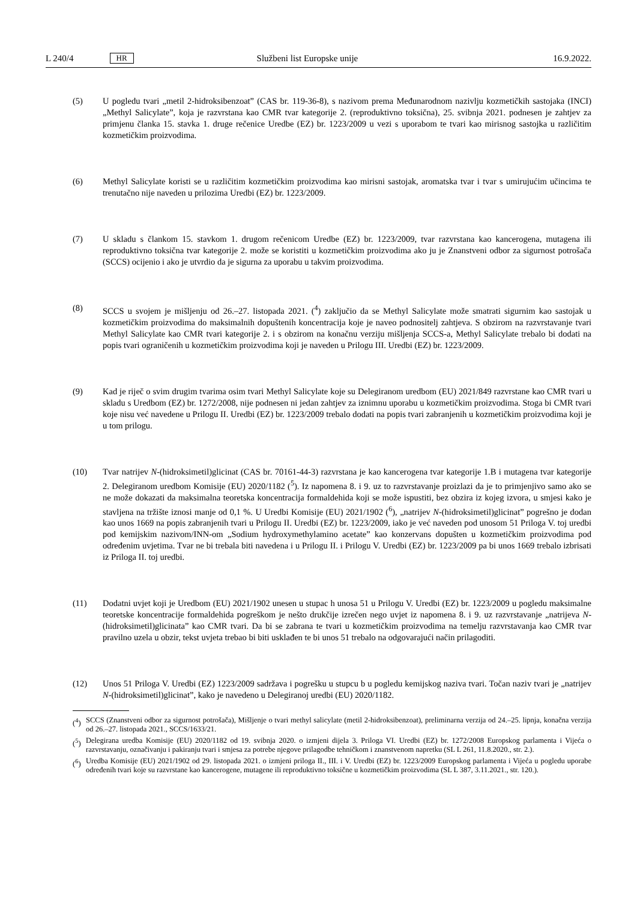L 240/4 HR Službeni list Europske unije 16.9.2022.
(5) U pogledu tvari „metil 2-hidroksibenzoat” (CAS br. 119-36-8), s nazivom prema Međunarodnom nazivlju kozmetičkih sastojaka (INCI) „Methyl Salicylate”, koja je razvrstana kao CMR tvar kategorije 2. (reproduktivno toksična), 25. svibnja 2021. podnesen je zahtjev za primjenu članka 15. stavka 1. druge rečenice Uredbe (EZ) br. 1223/2009 u vezi s uporabom te tvari kao mirisnog sastojka u različitim kozmetičkim proizvodima.
(6) Methyl Salicylate koristi se u različitim kozmetičkim proizvodima kao mirisni sastojak, aromatska tvar i tvar s umirujućim učincima te trenutačno nije naveden u prilozima Uredbi (EZ) br. 1223/2009.
(7) U skladu s člankom 15. stavkom 1. drugom rečenicom Uredbe (EZ) br. 1223/2009, tvar razvrstana kao kancerogena, mutagena ili reproduktivno toksična tvar kategorije 2. može se koristiti u kozmetičkim proizvodima ako ju je Znanstveni odbor za sigurnost potrošača (SCCS) ocijenio i ako je utvrdio da je sigurna za uporabu u takvim proizvodima.
(8) SCCS u svojem je mišljenju od 26.–27. listopada 2021. (<sup>4</sup>) zaključio da se Methyl Salicylate može smatrati sigurnim kao sastojak u kozmetičkim proizvodima do maksimalnih dopuštenih koncentracija koje je naveo podnositelj zahtjeva. S obzirom na razvrstavanje tvari Methyl Salicylate kao CMR tvari kategorije 2. i s obzirom na konačnu verziju mišljenja SCCS-a, Methyl Salicylate trebalo bi dodati na popis tvari ograničenih u kozmetičkim proizvodima koji je naveden u Prilogu III. Uredbi (EZ) br. 1223/2009.
(9) Kad je riječ o svim drugim tvarima osim tvari Methyl Salicylate koje su Delegiranom uredbom (EU) 2021/849 razvrstane kao CMR tvari u skladu s Uredbom (EZ) br. 1272/2008, nije podnesen ni jedan zahtjev za iznimnu uporabu u kozmetičkim proizvodima. Stoga bi CMR tvari koje nisu već navedene u Prilogu II. Uredbi (EZ) br. 1223/2009 trebalo dodati na popis tvari zabranjenih u kozmetičkim proizvodima koji je u tom prilogu.
(10) Tvar natrijev N-(hidroksimetil)glicinat (CAS br. 70161-44-3) razvrstana je kao kancerogena tvar kategorije 1.B i mutagena tvar kategorije 2. Delegiranom uredbom Komisije (EU) 2020/1182 (<sup>5</sup>). Iz napomena 8. i 9. uz to razvrstavanje proizlazi da je to primjenjivo samo ako se ne može dokazati da maksimalna teoretska koncentracija formaldehida koji se može ispustiti, bez obzira iz kojeg izvora, u smjesi kako je stavljena na tržište iznosi manje od 0,1 %. U Uredbi Komisije (EU) 2021/1902 (<sup>6</sup>), „natrijev N-(hidroksimetil)glicinat” pogrešno je dodan kao unos 1669 na popis zabranjenih tvari u Prilogu II. Uredbi (EZ) br. 1223/2009, iako je već naveden pod unosom 51 Priloga V. toj uredbi pod kemijskim nazivom/INN-om „Sodium hydroxymethylamino acetate” kao konzervans dopušten u kozmetičkim proizvodima pod određenim uvjetima. Tvar ne bi trebala biti navedena i u Prilogu II. i Prilogu V. Uredbi (EZ) br. 1223/2009 pa bi unos 1669 trebalo izbrisati iz Priloga II. toj uredbi.
(11) Dodatni uvjet koji je Uredbom (EU) 2021/1902 unesen u stupac h unosa 51 u Prilogu V. Uredbi (EZ) br. 1223/2009 u pogledu maksimalne teoretske koncentracije formaldehida pogreškom je nešto drukčije izrečen nego uvjet iz napomena 8. i 9. uz razvrstavanje „natrijeva N-(hidroksimetil)glicinata” kao CMR tvari. Da bi se zabrana te tvari u kozmetičkim proizvodima na temelju razvrstavanja kao CMR tvar pravilno uzela u obzir, tekst uvjeta trebao bi biti usklađen te bi unos 51 trebalo na odgovarajući način prilagoditi.
(12) Unos 51 Priloga V. Uredbi (EZ) 1223/2009 sadržava i pogrešku u stupcu b u pogledu kemijskog naziva tvari. Točan naziv tvari je „natrijev N-(hidroksimetil)glicinat”, kako je navedeno u Delegiranoj uredbi (EU) 2020/1182.
(<sup>4</sup>) SCCS (Znanstveni odbor za sigurnost potrošača), Mišljenje o tvari methyl salicylate (metil 2-hidroksibenzoat), preliminarna verzija od 24.–25. lipnja, konačna verzija od 26.–27. listopada 2021., SCCS/1633/21.
(<sup>5</sup>) Delegirana uredba Komisije (EU) 2020/1182 od 19. svibnja 2020. o izmjeni dijela 3. Priloga VI. Uredbi (EZ) br. 1272/2008 Europskog parlamenta i Vijeća o razvrstavanju, označivanju i pakiranju tvari i smjesa za potrebe njegove prilagodbe tehničkom i znanstvenom napretku (SL L 261, 11.8.2020., str. 2.).
(<sup>6</sup>) Uredba Komisije (EU) 2021/1902 od 29. listopada 2021. o izmjeni priloga II., III. i V. Uredbi (EZ) br. 1223/2009 Europskog parlamenta i Vijeća u pogledu uporabe određenih tvari koje su razvrstane kao kancerogene, mutagene ili reproduktivno toksične u kozmetičkim proizvodima (SL L 387, 3.11.2021., str. 120.).